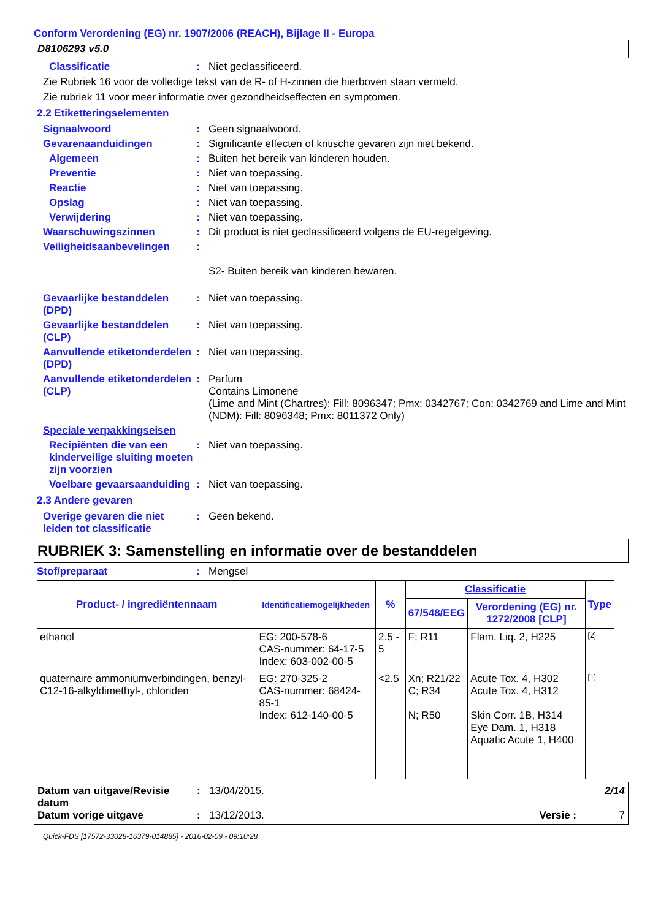Conform Verordening (EG) nr. 1907/2006 (REACH), Bijlage II - Europa
D8106293 v5.0
Classificatie : Niet geclassificeerd.
Zie Rubriek 16 voor de volledige tekst van de R- of H-zinnen die hierboven staan vermeld.
Zie rubriek 11 voor meer informatie over gezondheidseffecten en symptomen.
2.2 Etiketteringselementen
Signaalwoord : Geen signaalwoord.
Gevarenaanduidingen : Significante effecten of kritische gevaren zijn niet bekend.
Algemeen : Buiten het bereik van kinderen houden.
Preventie : Niet van toepassing.
Reactie : Niet van toepassing.
Opslag : Niet van toepassing.
Verwijdering : Niet van toepassing.
Waarschuwingszinnen : Dit product is niet geclassificeerd volgens de EU-regelgeving.
Veiligheidsaanbevelingen :
S2- Buiten bereik van kinderen bewaren.
Gevaarlijke bestanddelen (DPD)
: Niet van toepassing.
Gevaarlijke bestanddelen (CLP)
: Niet van toepassing.
Aanvullende etiketonderdelen (DPD)
: Niet van toepassing.
Aanvullende etiketonderdelen (CLP)
: Parfum
Contains Limonene
(Lime and Mint (Chartres): Fill: 8096347; Pmx: 0342767; Con: 0342769 and Lime and Mint (NDM): Fill: 8096348; Pmx: 8011372 Only)
Speciale verpakkingseisen
Recipiënten die van een kinderveilige sluiting moeten zijn voorzien
: Niet van toepassing.
Voelbare gevaarsaanduiding
: Niet van toepassing.
2.3 Andere gevaren
Overige gevaren die niet leiden tot classificatie
: Geen bekend.
RUBRIEK 3: Samenstelling en informatie over de bestanddelen
Stof/preparaat : Mengsel
| Product- / ingrediëntennaam | Identificatiemogelijkheden | % | Classificatie | | Type |
| --- | --- | --- | --- | --- | --- |
| | | | 67/548/EEG | Verordening (EG) nr. 1272/2008 [CLP] | |
| ethanol | EG: 200-578-6 CAS-nummer: 64-17-5 Index: 603-002-00-5 | 2.5 - 5 | F; R11 | Flam. Liq. 2, H225 | [2] |
| quaternaire ammoniumverbindingen, benzyl-C12-16-alkyldimethyl-, chloriden | EG: 270-325-2 CAS-nummer: 68424-85-1 Index: 612-140-00-5 | <2.5 | Xn; R21/22 C; R34 N; R50 | Acute Tox. 4, H302 Acute Tox. 4, H312 Skin Corr. 1B, H314 Eye Dam. 1, H318 Aquatic Acute 1, H400 | [1] |
Datum van uitgave/Revisie datum
: 13/04/2015. 2/14
Datum vorige uitgave : 13/12/2013. Versie : 7
Quick-FDS [17572-33028-16379-014885] - 2016-02-09 - 09:10:28